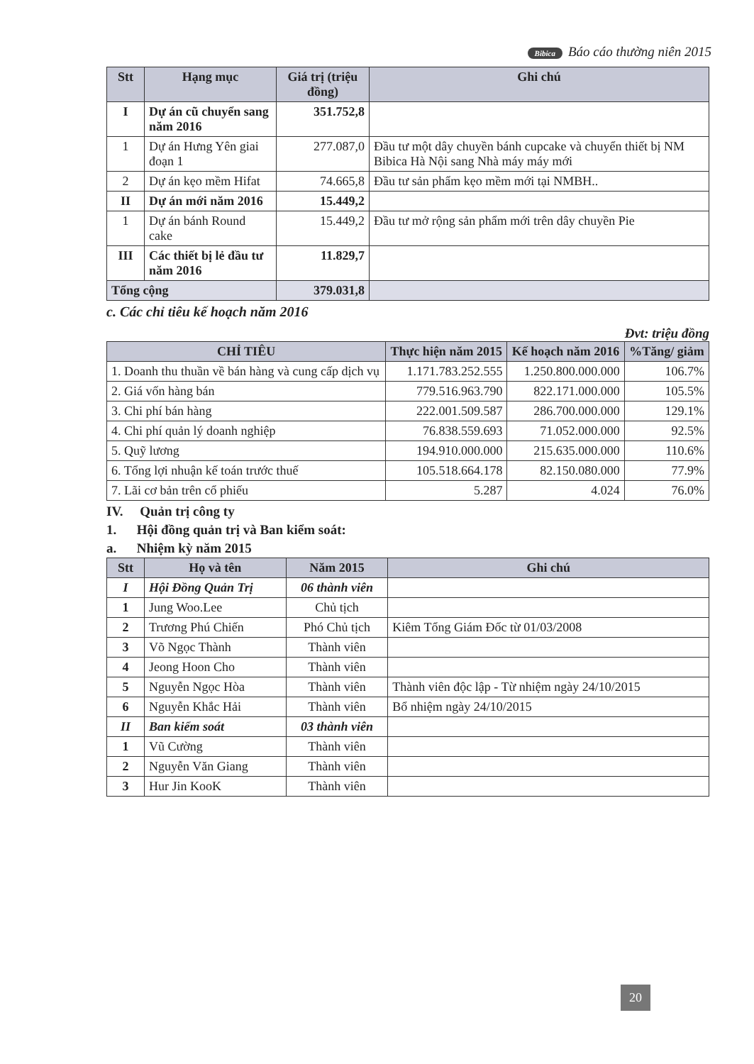Bibica Báo cáo thường niên 2015
| Stt | Hạng mục | Giá trị (triệu đồng) | Ghi chú |
| --- | --- | --- | --- |
| I | Dự án cũ chuyển sang năm 2016 | 351.752,8 | |
| 1 | Dự án Hưng Yên giai đoạn 1 | 277.087,0 | Đầu tư một dây chuyền bánh cupcake và chuyển thiết bị NM Bibica Hà Nội sang Nhà máy máy mới |
| 2 | Dự án kẹo mềm Hifat | 74.665,8 | Đầu tư sản phẩm kẹo mềm mới tại NMBH.. |
| II | Dự án mới năm 2016 | 15.449,2 | |
| 1 | Dự án bánh Round cake | 15.449,2 | Đầu tư mở rộng sản phẩm mới trên dây chuyền Pie |
| III | Các thiết bị lẻ đầu tư năm 2016 | 11.829,7 | |
| Tổng cộng | | 379.031,8 | |
c. Các chỉ tiêu kế hoạch năm 2016
Đvt: triệu đồng
| CHỈ TIÊU | Thực hiện năm 2015 | Kế hoạch năm 2016 | %Tăng/ giảm |
| --- | --- | --- | --- |
| 1. Doanh thu thuần về bán hàng và cung cấp dịch vụ | 1.171.783.252.555 | 1.250.800.000.000 | 106.7% |
| 2. Giá vốn hàng bán | 779.516.963.790 | 822.171.000.000 | 105.5% |
| 3. Chi phí bán hàng | 222.001.509.587 | 286.700.000.000 | 129.1% |
| 4. Chi phí quản lý doanh nghiệp | 76.838.559.693 | 71.052.000.000 | 92.5% |
| 5. Quỹ lương | 194.910.000.000 | 215.635.000.000 | 110.6% |
| 6. Tổng lợi nhuận kế toán trước thuế | 105.518.664.178 | 82.150.080.000 | 77.9% |
| 7. Lãi cơ bản trên cổ phiếu | 5.287 | 4.024 | 76.0% |
IV. Quản trị công ty
1. Hội đồng quản trị và Ban kiểm soát:
a. Nhiệm kỳ năm 2015
| Stt | Họ và tên | Năm 2015 | Ghi chú |
| --- | --- | --- | --- |
| I | Hội Đồng Quản Trị | 06 thành viên | |
| 1 | Jung Woo.Lee | Chủ tịch | |
| 2 | Trương Phú Chiến | Phó Chủ tịch | Kiêm Tổng Giám Đốc từ 01/03/2008 |
| 3 | Võ Ngọc Thành | Thành viên | |
| 4 | Jeong Hoon Cho | Thành viên | |
| 5 | Nguyễn Ngọc Hòa | Thành viên | Thành viên độc lập - Từ nhiệm ngày 24/10/2015 |
| 6 | Nguyễn Khắc Hải | Thành viên | Bổ nhiệm ngày 24/10/2015 |
| II | Ban kiểm soát | 03 thành viên | |
| 1 | Vũ Cường | Thành viên | |
| 2 | Nguyễn Văn Giang | Thành viên | |
| 3 | Hur Jin KooK | Thành viên | |
20